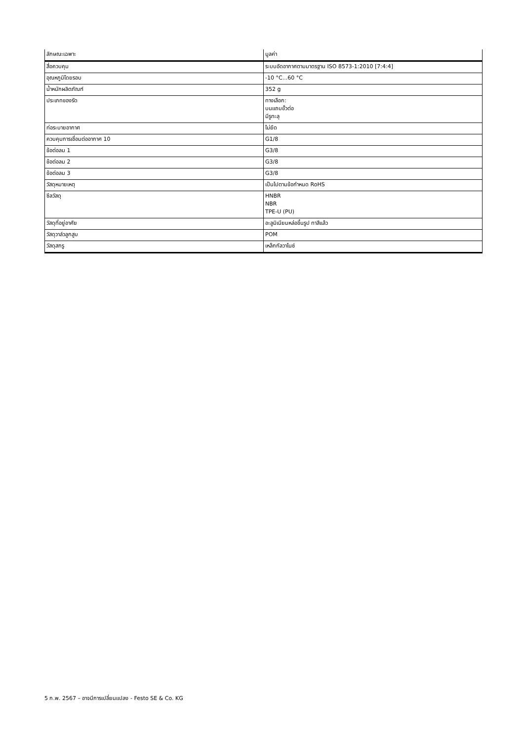| ลักษณะเฉพาะ | มูลค่า |
| --- | --- |
| สื่อควบคุม | ระบบอัดอากาศตามมาตรฐาน ISO 8573-1:2010 [7:4:4] |
| อุณหภูมิโดยรอบ | -10 °C...60 °C |
| น้ำหนักผลิตภัณฑ์ | 352 g |
| ประเภทของรัด | ทางเลือก: บนแถบขั้วต่อ มีรูทะลุ |
| ท่อระบายอากาศ | ไม่ยึด |
| ควบคุมการเชื่อมต่ออากาศ 10 | G1/8 |
| ข้อต่อลม 1 | G3/8 |
| ข้อต่อลม 2 | G3/8 |
| ข้อต่อลม 3 | G3/8 |
| วัสดุหมายเหตุ | เป็นไปตามข้อกำหนด RoHS |
| ซีลวัสดุ | HNBR NBR TPE-U (PU) |
| วัสดุที่อยู่อาศัย | อะลูมิเนียมหล่อขึ้นรูป ทาสีแล้ว |
| วัสดุวาล์วลูกสูบ | POM |
| วัสดุสกรู | เหล็กกัลวาไนซ์ |
5 ก.พ. 2567 – อาจมีการเปลี่ยนแปลง - Festo SE & Co. KG